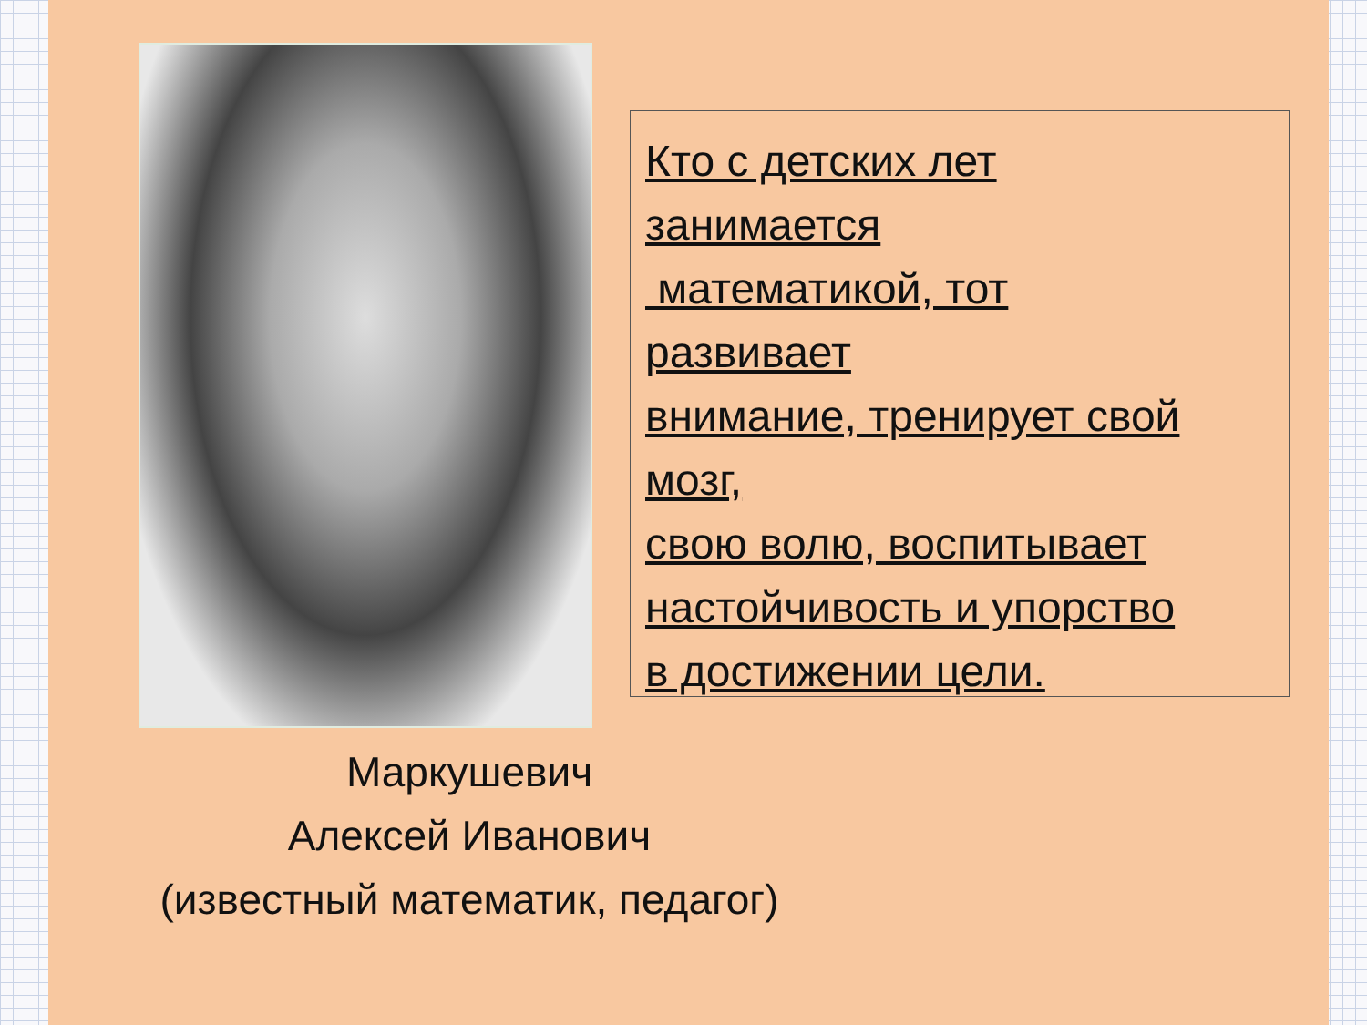Кто с детских лет
занимается
математикой, тот
развивает
внимание, тренирует свой
мозг,
свою волю, воспитывает
настойчивость и упорство
в достижении цели.
Маркушевич
Алексей Иванович
(известный математик, педагог)